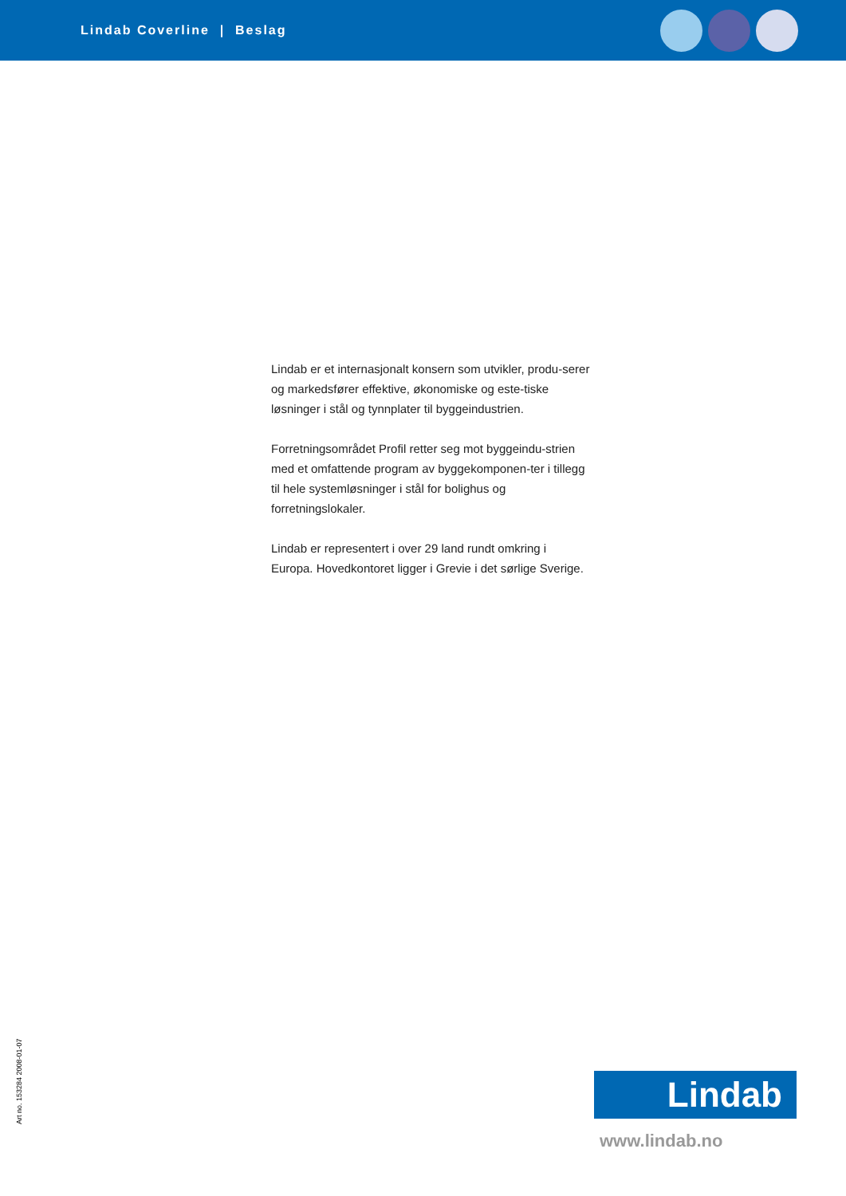Lindab Coverline | Beslag
Lindab er et internasjonalt konsern som utvikler, produ-serer og markedsfører effektive, økonomiske og este-tiske løsninger i stål og tynnplater til byggeindustrien.
Forretningsområdet Profil retter seg mot byggeindu-strien med et omfattende program av byggekomponen-ter i tillegg til hele systemløsninger i stål for bolighus og forretningslokaler.
Lindab er representert i over 29 land rundt omkring i Europa. Hovedkontoret ligger i Grevie i det sørlige Sverige.
Art no. 153284 2008-01-07
Lindab
www.lindab.no